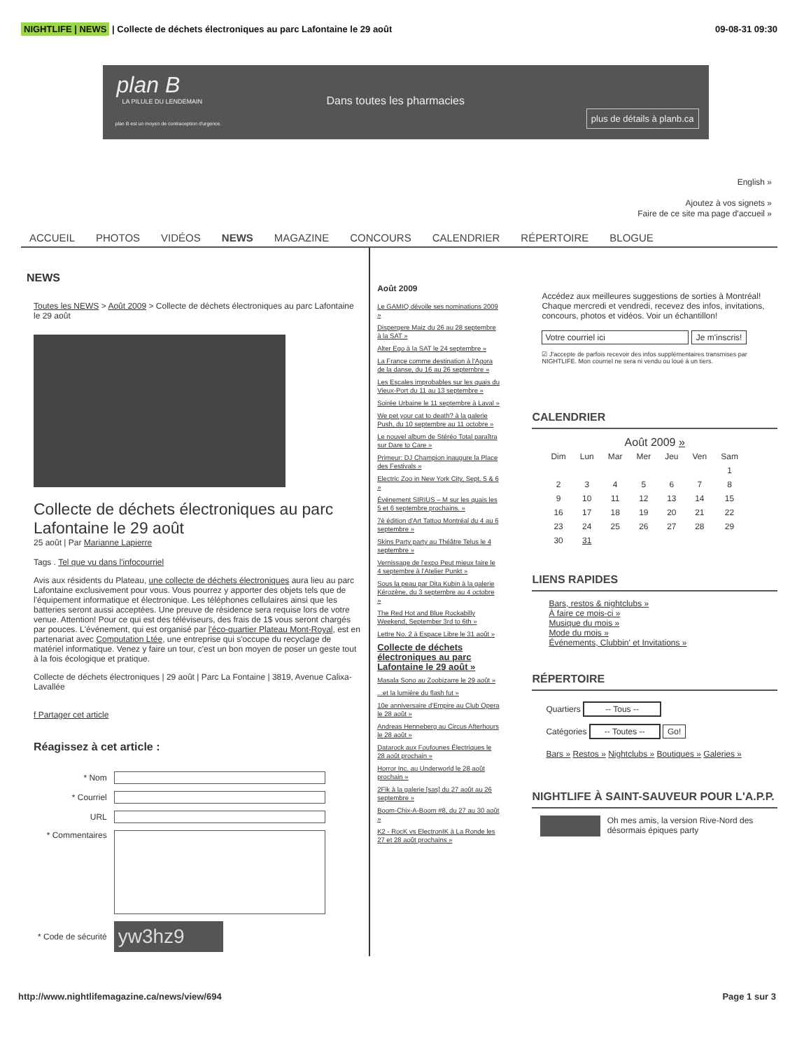NIGHTLIFE | NEWS | Collecte de déchets électroniques au parc Lafontaine le 29 août
09-08-31 09:30
plan B
LA PILULE DU LENDEMAIN
Dans toutes les pharmacies
plus de détails à planb.ca
plan B est un moyen de contraception d'urgence.
English »
Ajoutez à vos signets »
Faire de ce site ma page d'accueil »
ACCUEIL PHOTOS VIDÉOS NEWS MAGAZINE CONCOURS CALENDRIER RÉPERTOIRE BLOGUE
NEWS
Toutes les NEWS > Août 2009 > Collecte de déchets électroniques au parc Lafontaine le 29 août
Collecte de déchets électroniques au parc Lafontaine le 29 août
25 août | Par Marianne Lapierre
Tags . Tel que vu dans l'infocourriel
Avis aux résidents du Plateau, une collecte de déchets électroniques aura lieu au parc Lafontaine exclusivement pour vous. Vous pourrez y apporter des objets tels que de l'équipement informatique et électronique. Les téléphones cellulaires ainsi que les batteries seront aussi acceptées. Une preuve de résidence sera requise lors de votre venue. Attention! Pour ce qui est des téléviseurs, des frais de 1$ vous seront chargés par pouces. L'événement, qui est organisé par l'éco-quartier Plateau Mont-Royal, est en partenariat avec Computation Ltée, une entreprise qui s'occupe du recyclage de matériel informatique. Venez y faire un tour, c'est un bon moyen de poser un geste tout à la fois écologique et pratique.
Collecte de déchets électroniques | 29 août | Parc La Fontaine | 3819, Avenue Calixa-Lavallée
f Partager cet article
Réagissez à cet article :
| * Nom | |
| * Courriel | |
| URL | |
| * Commentaires | |
| * Code de sécurité | yw3hz9 |
Août 2009
Le GAMIQ dévoile ses nominations 2009 »
Dispergere Maiz du 26 au 28 septembre à la SAT »
Alter Ego à la SAT le 24 septembre »
La France comme destination à l'Agora de la danse, du 16 au 26 septembre »
Les Escales improbables sur les quais du Vieux-Port du 11 au 13 septembre »
Soirée Urbaine le 11 septembre à Laval »
We pet your cat to death? à la galerie Push, du 10 septembre au 11 octobre »
Le nouvel album de Stéréo Total paraîtra sur Dare to Care »
Primeur: DJ Champion inaugure la Place des Festivals »
Electric Zoo in New York City, Sept. 5 & 6 »
Événement SIRIUS – M sur les quais les 5 et 6 septembre prochains. »
7è édition d'Art Tattoo Montréal du 4 au 6 septembre »
Skins Party party au Théâtre Telus le 4 septembre »
Vernissage de l'expo Peut mieux faire le 4 septembre à l'Atelier Punkt »
Sous la peau par Dita Kubin à la galerie Kérozène, du 3 septembre au 4 octobre »
The Red Hot and Blue Rockabilly Weekend, September 3rd to 6th »
Lettre No. 2 à Espace Libre le 31 août »
Collecte de déchets électroniques au parc Lafontaine le 29 août »
Masala Sono au Zoobizarre le 29 août »
...et la lumière du flash fut »
10e anniversaire d'Empire au Club Opera le 28 août »
Andreas Henneberg au Circus Afterhours le 28 août »
Datarock aux Foufounes Électriques le 28 août prochain »
Horror Inc. au Underworld le 28 août prochain »
2Fik à la galerie [sas] du 27 août au 26 septembre »
Boom-Chix-A-Boom #8, du 27 au 30 août »
K2 - RocK vs ElectronIK à La Ronde les 27 et 28 août prochains »
Accédez aux meilleures suggestions de sorties à Montréal!
Chaque mercredi et vendredi, recevez des infos, invitations, concours, photos et vidéos. Voir un échantillon!
Votre courriel ici Je m'inscris!
☑ J'accepte de parfois recevoir des infos supplémentaires transmises par NIGHTLIFE. Mon courriel ne sera ni vendu ou loué à un tiers.
CALENDRIER
Août 2009 »
| Dim | Lun | Mar | Mer | Jeu | Ven | Sam |
| --- | --- | --- | --- | --- | --- | --- |
| | | | | | | 1 |
| 2 | 3 | 4 | 5 | 6 | 7 | 8 |
| 9 | 10 | 11 | 12 | 13 | 14 | 15 |
| 16 | 17 | 18 | 19 | 20 | 21 | 22 |
| 23 | 24 | 25 | 26 | 27 | 28 | 29 |
| 30 | 31 | | | | | |
LIENS RAPIDES
Bars, restos & nightclubs »
À faire ce mois-ci »
Musique du mois »
Mode du mois »
Événements, Clubbin' et Invitations »
RÉPERTOIRE
Quartiers -- Tous --
Catégories -- Toutes -- Go!
Bars » Restos » Nightclubs » Boutiques » Galeries »
NIGHTLIFE À SAINT-SAUVEUR POUR L'A.P.P.
Oh mes amis, la version Rive-Nord des désormais épiques party
http://www.nightlifemagazine.ca/news/view/694 Page 1 sur 3